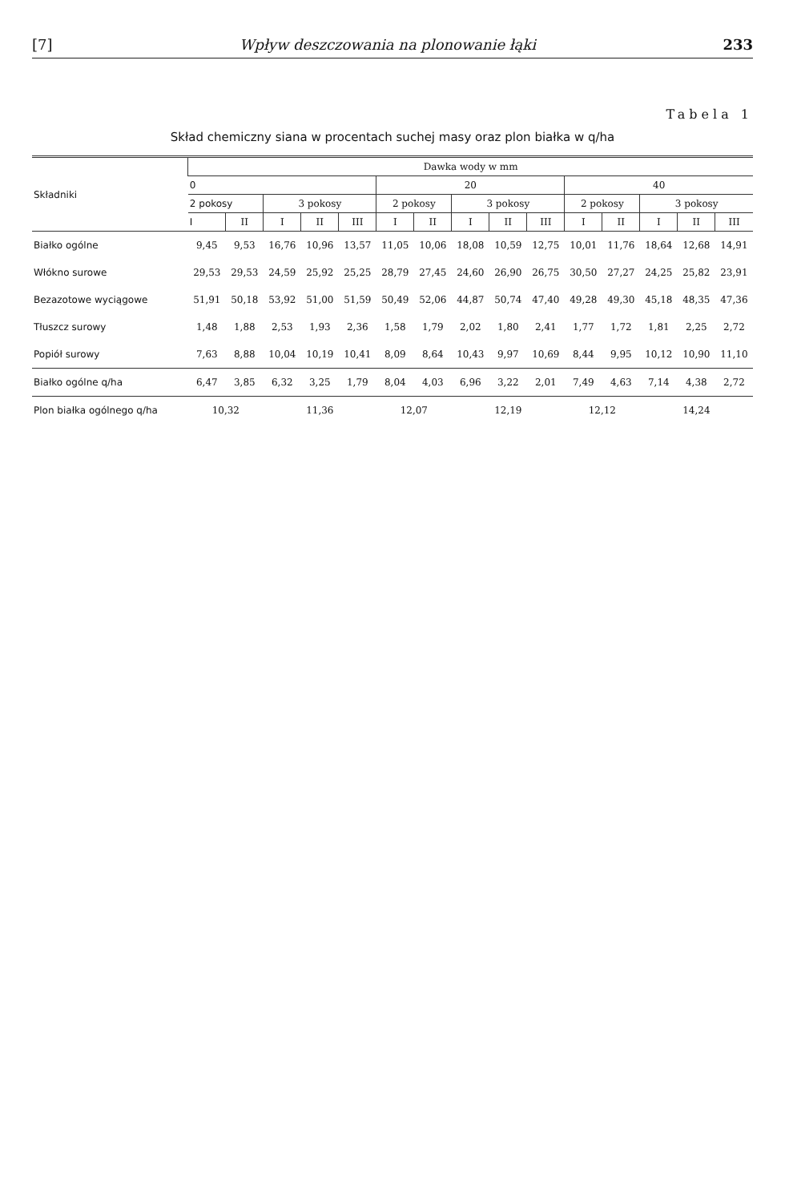[7] Wpływ deszczowania na plonowanie łąki 233
Tabela 1
Skład chemiczny siana w procentach suchej masy oraz plon białka w q/ha
| Składniki | Dawka wody w mm | | | | | | | | | | | | | | |
| --- | --- | --- | --- | --- | --- | --- | --- | --- | --- | --- | --- | --- | --- | --- | --- |
| | 0 | | | | | 20 | | | | | 40 | | | | |
| | 2 pokosy | | 3 pokosy | | | 2 pokosy | | 3 pokosy | | | 2 pokosy | | 3 pokosy | | |
| | I | II | I | II | III | I | II | I | II | III | I | II | I | II | III |
| Białko ogólne | 9,45 | 9,53 | 16,76 | 10,96 | 13,57 | 11,05 | 10,06 | 18,08 | 10,59 | 12,75 | 10,01 | 11,76 | 18,64 | 12,68 | 14,91 |
| Włókno surowe | 29,53 | 29,53 | 24,59 | 25,92 | 25,25 | 28,79 | 27,45 | 24,60 | 26,90 | 26,75 | 30,50 | 27,27 | 24,25 | 25,82 | 23,91 |
| Bezazotowe wyciągowe | 51,91 | 50,18 | 53,92 | 51,00 | 51,59 | 50,49 | 52,06 | 44,87 | 50,74 | 47,40 | 49,28 | 49,30 | 45,18 | 48,35 | 47,36 |
| Tłuszcz surowy | 1,48 | 1,88 | 2,53 | 1,93 | 2,36 | 1,58 | 1,79 | 2,02 | 1,80 | 2,41 | 1,77 | 1,72 | 1,81 | 2,25 | 2,72 |
| Popiół surowy | 7,63 | 8,88 | 10,04 | 10,19 | 10,41 | 8,09 | 8,64 | 10,43 | 9,97 | 10,69 | 8,44 | 9,95 | 10,12 | 10,90 | 11,10 |
| Białko ogólne q/ha | 6,47 | 3,85 | 6,32 | 3,25 | 1,79 | 8,04 | 4,03 | 6,96 | 3,22 | 2,01 | 7,49 | 4,63 | 7,14 | 4,38 | 2,72 |
| Plon białka ogólnego q/ha | 10,32 | | 11,36 | | | 12,07 | | 12,19 | | | 12,12 | | 14,24 | | |